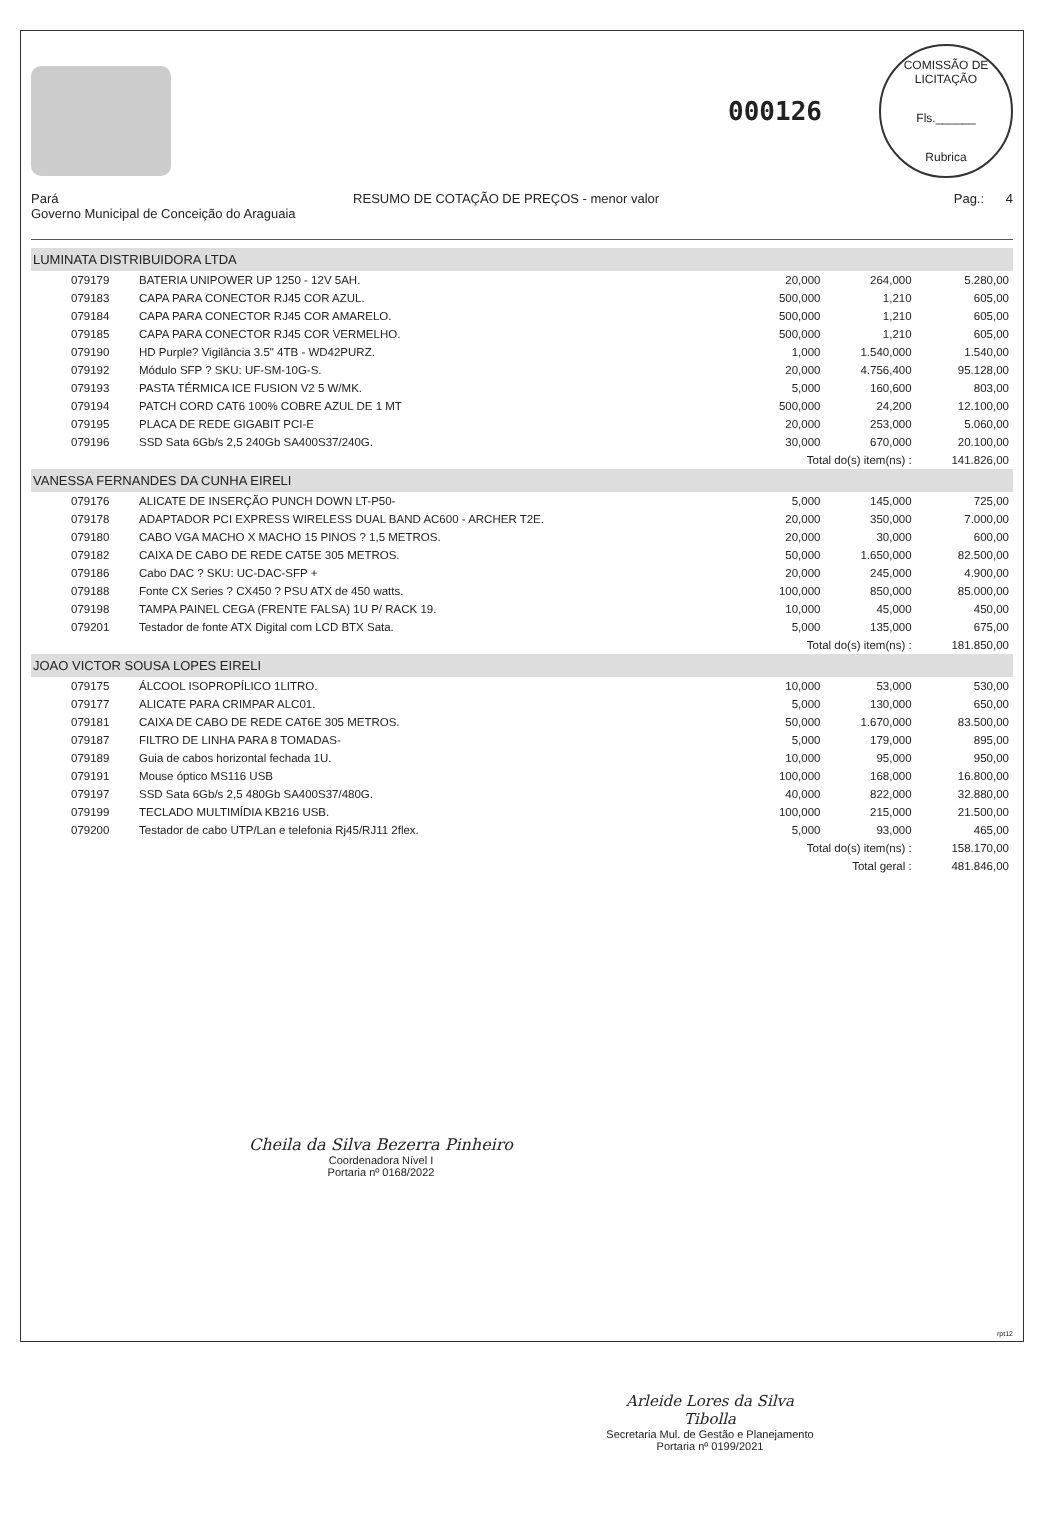000126
COMISSÃO DE LICITAÇÃO
Fls.______
Rubrica
Pará RESUMO DE COTAÇÃO DE PREÇOS - menor valor Pag.: 4
Governo Municipal de Conceição do Araguaia
| LUMINATA DISTRIBUIDORA LTDA | | | | |
| 079179 | BATERIA UNIPOWER UP 1250 - 12V 5AH. | 20,000 | 264,000 | 5.280,00 |
| 079183 | CAPA PARA CONECTOR RJ45 COR AZUL. | 500,000 | 1,210 | 605,00 |
| 079184 | CAPA PARA CONECTOR RJ45 COR AMARELO. | 500,000 | 1,210 | 605,00 |
| 079185 | CAPA PARA CONECTOR RJ45 COR VERMELHO. | 500,000 | 1,210 | 605,00 |
| 079190 | HD Purple? Vigilância 3.5" 4TB - WD42PURZ. | 1,000 | 1.540,000 | 1.540,00 |
| 079192 | Módulo SFP ? SKU: UF-SM-10G-S. | 20,000 | 4.756,400 | 95.128,00 |
| 079193 | PASTA TÉRMICA ICE FUSION V2 5 W/MK. | 5,000 | 160,600 | 803,00 |
| 079194 | PATCH CORD CAT6 100% COBRE AZUL DE 1 MT | 500,000 | 24,200 | 12.100,00 |
| 079195 | PLACA DE REDE GIGABIT PCI-E | 20,000 | 253,000 | 5.060,00 |
| 079196 | SSD Sata 6Gb/s 2,5 240Gb SA400S37/240G. | 30,000 | 670,000 | 20.100,00 |
| | | Total do(s) item(ns) : | | 141.826,00 |
| VANESSA FERNANDES DA CUNHA EIRELI | | | | |
| 079176 | ALICATE DE INSERÇÃO PUNCH DOWN LT-P50- | 5,000 | 145,000 | 725,00 |
| 079178 | ADAPTADOR PCI EXPRESS WIRELESS DUAL BAND AC600 - ARCHER T2E. | 20,000 | 350,000 | 7.000,00 |
| 079180 | CABO VGA MACHO X MACHO 15 PINOS ? 1,5 METROS. | 20,000 | 30,000 | 600,00 |
| 079182 | CAIXA DE CABO DE REDE CAT5E 305 METROS. | 50,000 | 1.650,000 | 82.500,00 |
| 079186 | Cabo DAC ? SKU: UC-DAC-SFP + | 20,000 | 245,000 | 4.900,00 |
| 079188 | Fonte CX Series ? CX450 ? PSU ATX de 450 watts. | 100,000 | 850,000 | 85.000,00 |
| 079198 | TAMPA PAINEL CEGA (FRENTE FALSA) 1U P/ RACK 19. | 10,000 | 45,000 | 450,00 |
| 079201 | Testador de fonte ATX Digital com LCD BTX Sata. | 5,000 | 135,000 | 675,00 |
| | | Total do(s) item(ns) : | | 181.850,00 |
| JOAO VICTOR SOUSA LOPES EIRELI | | | | |
| 079175 | ÁLCOOL ISOPROPÍLICO 1LITRO. | 10,000 | 53,000 | 530,00 |
| 079177 | ALICATE PARA CRIMPAR ALC01. | 5,000 | 130,000 | 650,00 |
| 079181 | CAIXA DE CABO DE REDE CAT6E 305 METROS. | 50,000 | 1.670,000 | 83.500,00 |
| 079187 | FILTRO DE LINHA PARA 8 TOMADAS- | 5,000 | 179,000 | 895,00 |
| 079189 | Guia de cabos horizontal fechada 1U. | 10,000 | 95,000 | 950,00 |
| 079191 | Mouse óptico MS116 USB | 100,000 | 168,000 | 16.800,00 |
| 079197 | SSD Sata 6Gb/s 2,5 480Gb SA400S37/480G. | 40,000 | 822,000 | 32.880,00 |
| 079199 | TECLADO MULTIMÍDIA KB216 USB. | 100,000 | 215,000 | 21.500,00 |
| 079200 | Testador de cabo UTP/Lan e telefonia Rj45/RJ11 2flex. | 5,000 | 93,000 | 465,00 |
| | | Total do(s) item(ns) : | | 158.170,00 |
| | | Total geral : | | 481.846,00 |
Cheila da Silva Bezerra Pinheiro
Coordenadora Nível I
Portaria nº 0168/2022
rpt12
Arleide Lores da Silva Tibolla
Secretaria Mul. de Gestão e Planejamento
Portaria nº 0199/2021